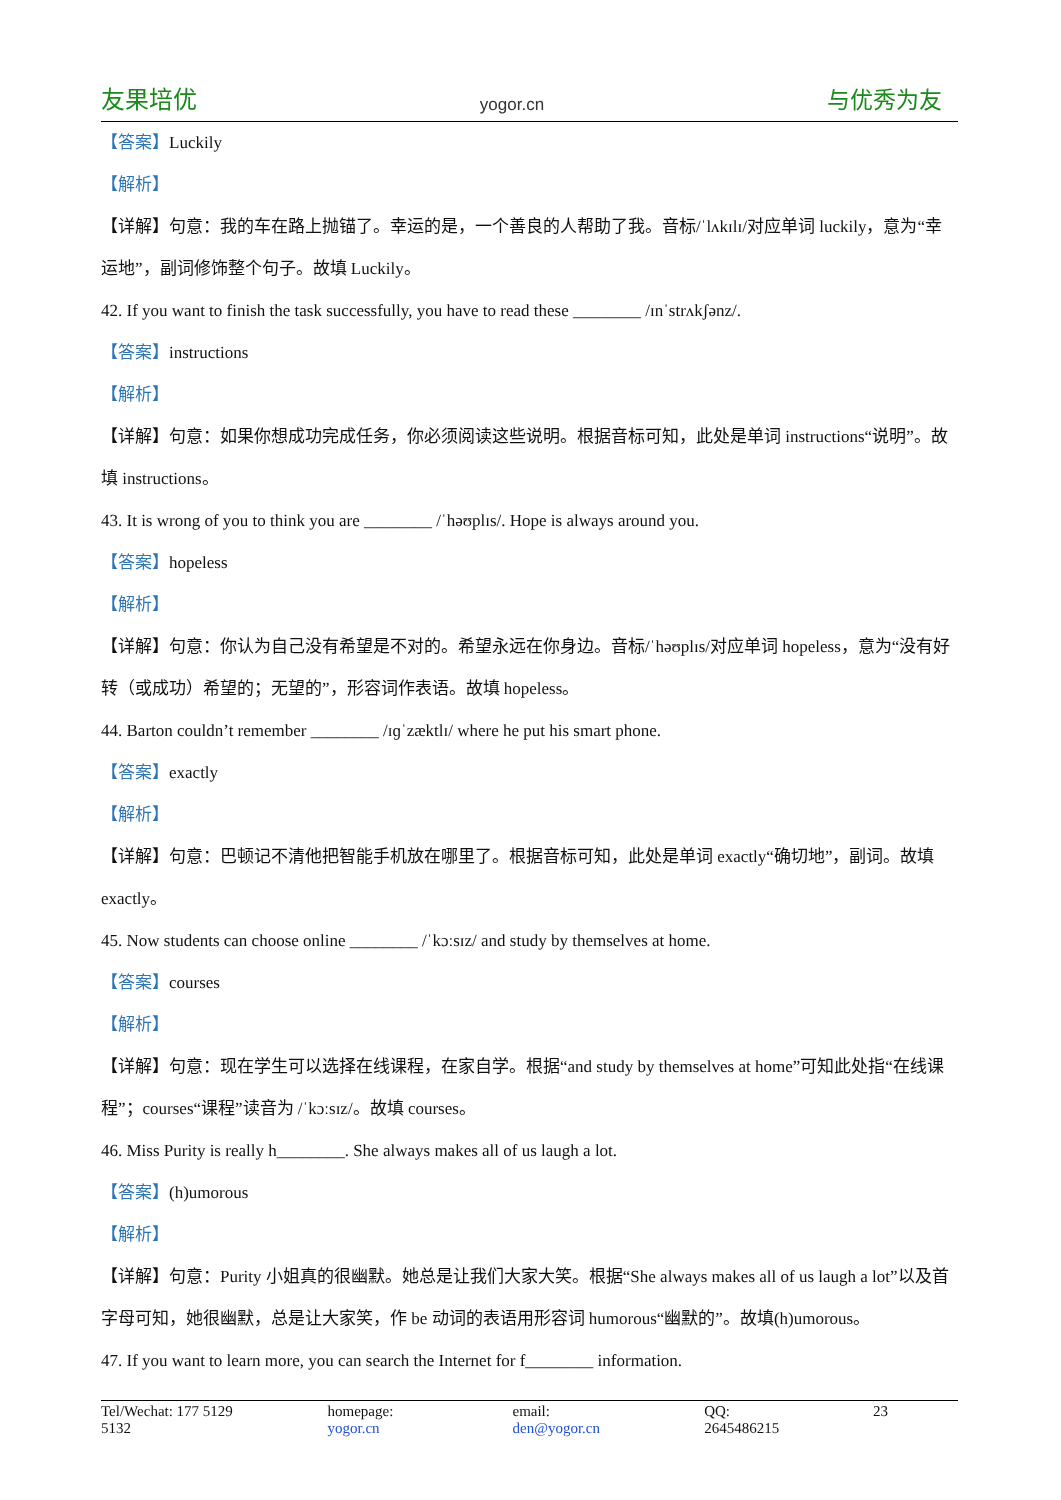友果培优 yogor.cn 与优秀为友
【答案】Luckily
【解析】
【详解】句意：我的车在路上抛锚了。幸运的是，一个善良的人帮助了我。音标/ˈlʌkɪlɪ/对应单词 luckily，意为“幸运地”，副词修饰整个句子。故填 Luckily。
42. If you want to finish the task successfully, you have to read these ________ /ɪnˈstrʌkʃənz/.
【答案】instructions
【解析】
【详解】句意：如果你想成功完成任务，你必须阅读这些说明。根据音标可知，此处是单词 instructions“说明”。故填 instructions。
43. It is wrong of you to think you are ________ /ˈhəʊplɪs/. Hope is always around you.
【答案】hopeless
【解析】
【详解】句意：你认为自己没有希望是不对的。希望永远在你身边。音标/ˈhəʊplɪs/对应单词 hopeless，意为“没有好转（或成功）希望的；无望的”，形容词作表语。故填 hopeless。
44. Barton couldn’t remember ________ /ɪɡˈzæktlɪ/ where he put his smart phone.
【答案】exactly
【解析】
【详解】句意：巴顿记不清他把智能手机放在哪里了。根据音标可知，此处是单词 exactly“确切地”，副词。故填 exactly。
45. Now students can choose online ________ /ˈkɔːsɪz/ and study by themselves at home.
【答案】courses
【解析】
【详解】句意：现在学生可以选择在线课程，在家自学。根据“and study by themselves at home”可知此处指“在线课程”；courses“课程”读音为 /ˈkɔːsɪz/。故填 courses。
46. Miss Purity is really h________. She always makes all of us laugh a lot.
【答案】(h)umorous
【解析】
【详解】句意：Purity 小姐真的很幽默。她总是让我们大家大笑。根据“She always makes all of us laugh a lot”以及首字母可知，她很幽默，总是让大家笑，作 be 动词的表语用形容词 humorous“幽默的”。故填(h)umorous。
47. If you want to learn more, you can search the Internet for f________ information.
Tel/Wechat: 177 5129 5132 homepage: yogor.cn email: den@yogor.cn QQ: 2645486215 23